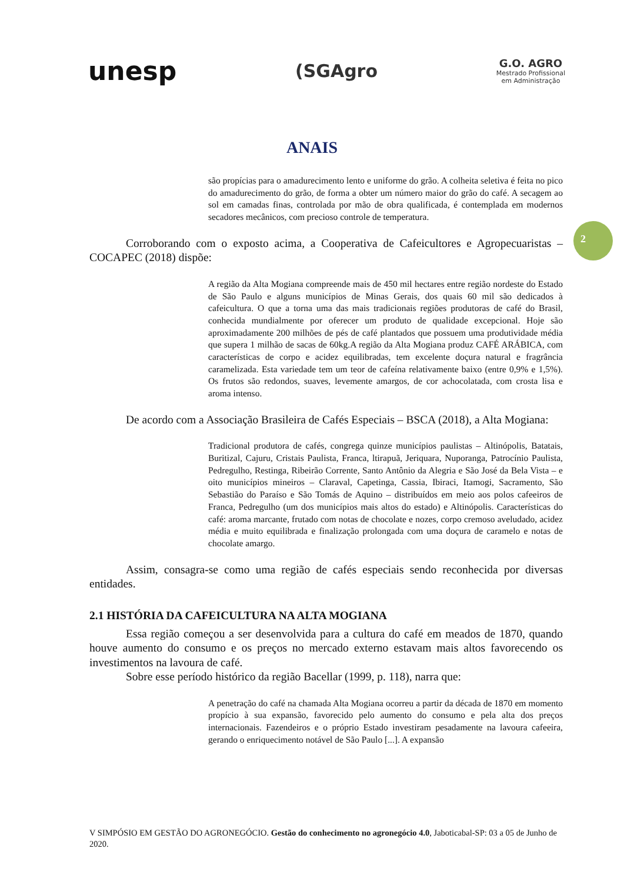unesp
(SGAgro
G.O. AGRO
Mestrado Profissional
em Administração
ANAIS
2
são propícias para o amadurecimento lento e uniforme do grão. A colheita seletiva é feita no pico do amadurecimento do grão, de forma a obter um número maior do grão do café. A secagem ao sol em camadas finas, controlada por mão de obra qualificada, é contemplada em modernos secadores mecânicos, com precioso controle de temperatura.
Corroborando com o exposto acima, a Cooperativa de Cafeicultores e Agropecuaristas – COCAPEC (2018) dispõe:
A região da Alta Mogiana compreende mais de 450 mil hectares entre região nordeste do Estado de São Paulo e alguns municípios de Minas Gerais, dos quais 60 mil são dedicados à cafeicultura. O que a torna uma das mais tradicionais regiões produtoras de café do Brasil, conhecida mundialmente por oferecer um produto de qualidade excepcional. Hoje são aproximadamente 200 milhões de pés de café plantados que possuem uma produtividade média que supera 1 milhão de sacas de 60kg.A região da Alta Mogiana produz CAFÉ ARÁBICA, com características de corpo e acidez equilibradas, tem excelente doçura natural e fragrância caramelizada. Esta variedade tem um teor de cafeína relativamente baixo (entre 0,9% e 1,5%). Os frutos são redondos, suaves, levemente amargos, de cor achocolatada, com crosta lisa e aroma intenso.
De acordo com a Associação Brasileira de Cafés Especiais – BSCA (2018), a Alta Mogiana:
Tradicional produtora de cafés, congrega quinze municípios paulistas – Altinópolis, Batatais, Buritizal, Cajuru, Cristais Paulista, Franca, ltirapuã, Jeriquara, Nuporanga, Patrocínio Paulista, Pedregulho, Restinga, Ribeirão Corrente, Santo Antônio da Alegria e São José da Bela Vista – e oito municípios mineiros – Claraval, Capetinga, Cassia, Ibiraci, Itamogi, Sacramento, São Sebastião do Paraíso e São Tomás de Aquino – distribuídos em meio aos polos cafeeiros de Franca, Pedregulho (um dos municípios mais altos do estado) e Altinópolis. Características do café: aroma marcante, frutado com notas de chocolate e nozes, corpo cremoso aveludado, acidez média e muito equilibrada e finalização prolongada com uma doçura de caramelo e notas de chocolate amargo.
Assim, consagra-se como uma região de cafés especiais sendo reconhecida por diversas entidades.
2.1 HISTÓRIA DA CAFEICULTURA NA ALTA MOGIANA
Essa região começou a ser desenvolvida para a cultura do café em meados de 1870, quando houve aumento do consumo e os preços no mercado externo estavam mais altos favorecendo os investimentos na lavoura de café.
Sobre esse período histórico da região Bacellar (1999, p. 118), narra que:
A penetração do café na chamada Alta Mogiana ocorreu a partir da década de 1870 em momento propício à sua expansão, favorecido pelo aumento do consumo e pela alta dos preços internacionais. Fazendeiros e o próprio Estado investiram pesadamente na lavoura cafeeira, gerando o enriquecimento notável de São Paulo [...]. A expansão
V SIMPÓSIO EM GESTÃO DO AGRONEGÓCIO. Gestão do conhecimento no agronegócio 4.0, Jaboticabal-SP: 03 a 05 de Junho de 2020.